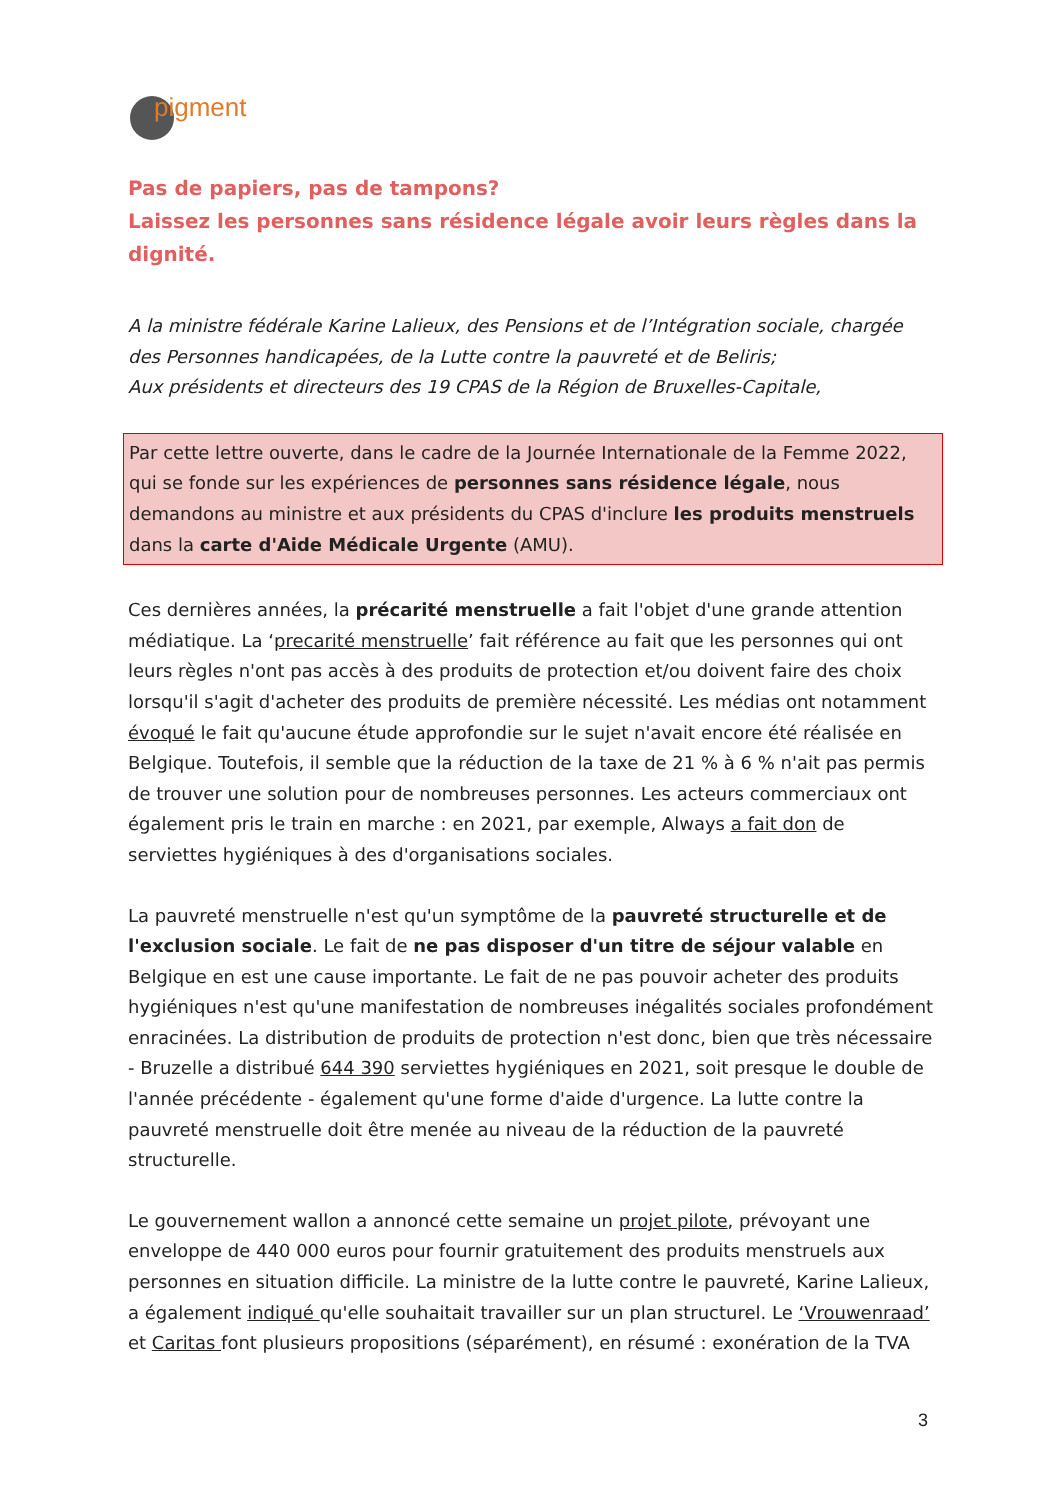pigment
Pas de papiers, pas de tampons?
Laissez les personnes sans résidence légale avoir leurs règles dans la dignité.
A la ministre fédérale Karine Lalieux, des Pensions et de l’Intégration sociale, chargée des Personnes handicapées, de la Lutte contre la pauvreté et de Beliris;
Aux présidents et directeurs des 19 CPAS de la Région de Bruxelles-Capitale,
Par cette lettre ouverte, dans le cadre de la Journée Internationale de la Femme 2022, qui se fonde sur les expériences de personnes sans résidence légale, nous demandons au ministre et aux présidents du CPAS d'inclure les produits menstruels dans la carte d'Aide Médicale Urgente (AMU).
Ces dernières années, la précarité menstruelle a fait l'objet d'une grande attention médiatique. La ‘precarité menstruelle’ fait référence au fait que les personnes qui ont leurs règles n'ont pas accès à des produits de protection et/ou doivent faire des choix lorsqu'il s'agit d'acheter des produits de première nécessité. Les médias ont notamment évoqué le fait qu'aucune étude approfondie sur le sujet n'avait encore été réalisée en Belgique. Toutefois, il semble que la réduction de la taxe de 21 % à 6 % n'ait pas permis de trouver une solution pour de nombreuses personnes. Les acteurs commerciaux ont également pris le train en marche : en 2021, par exemple, Always a fait don de serviettes hygiéniques à des d'organisations sociales.
La pauvreté menstruelle n'est qu'un symptôme de la pauvreté structurelle et de l'exclusion sociale. Le fait de ne pas disposer d'un titre de séjour valable en Belgique en est une cause importante. Le fait de ne pas pouvoir acheter des produits hygiéniques n'est qu'une manifestation de nombreuses inégalités sociales profondément enracinées. La distribution de produits de protection n'est donc, bien que très nécessaire - Bruzelle a distribué 644 390 serviettes hygiéniques en 2021, soit presque le double de l'année précédente - également qu'une forme d'aide d'urgence. La lutte contre la pauvreté menstruelle doit être menée au niveau de la réduction de la pauvreté structurelle.
Le gouvernement wallon a annoncé cette semaine un projet pilote, prévoyant une enveloppe de 440 000 euros pour fournir gratuitement des produits menstruels aux personnes en situation difficile. La ministre de la lutte contre le pauvreté, Karine Lalieux, a également indiqué qu'elle souhaitait travailler sur un plan structurel. Le ‘Vrouwenraad’ et Caritas font plusieurs propositions (séparément), en résumé : exonération de la TVA
3